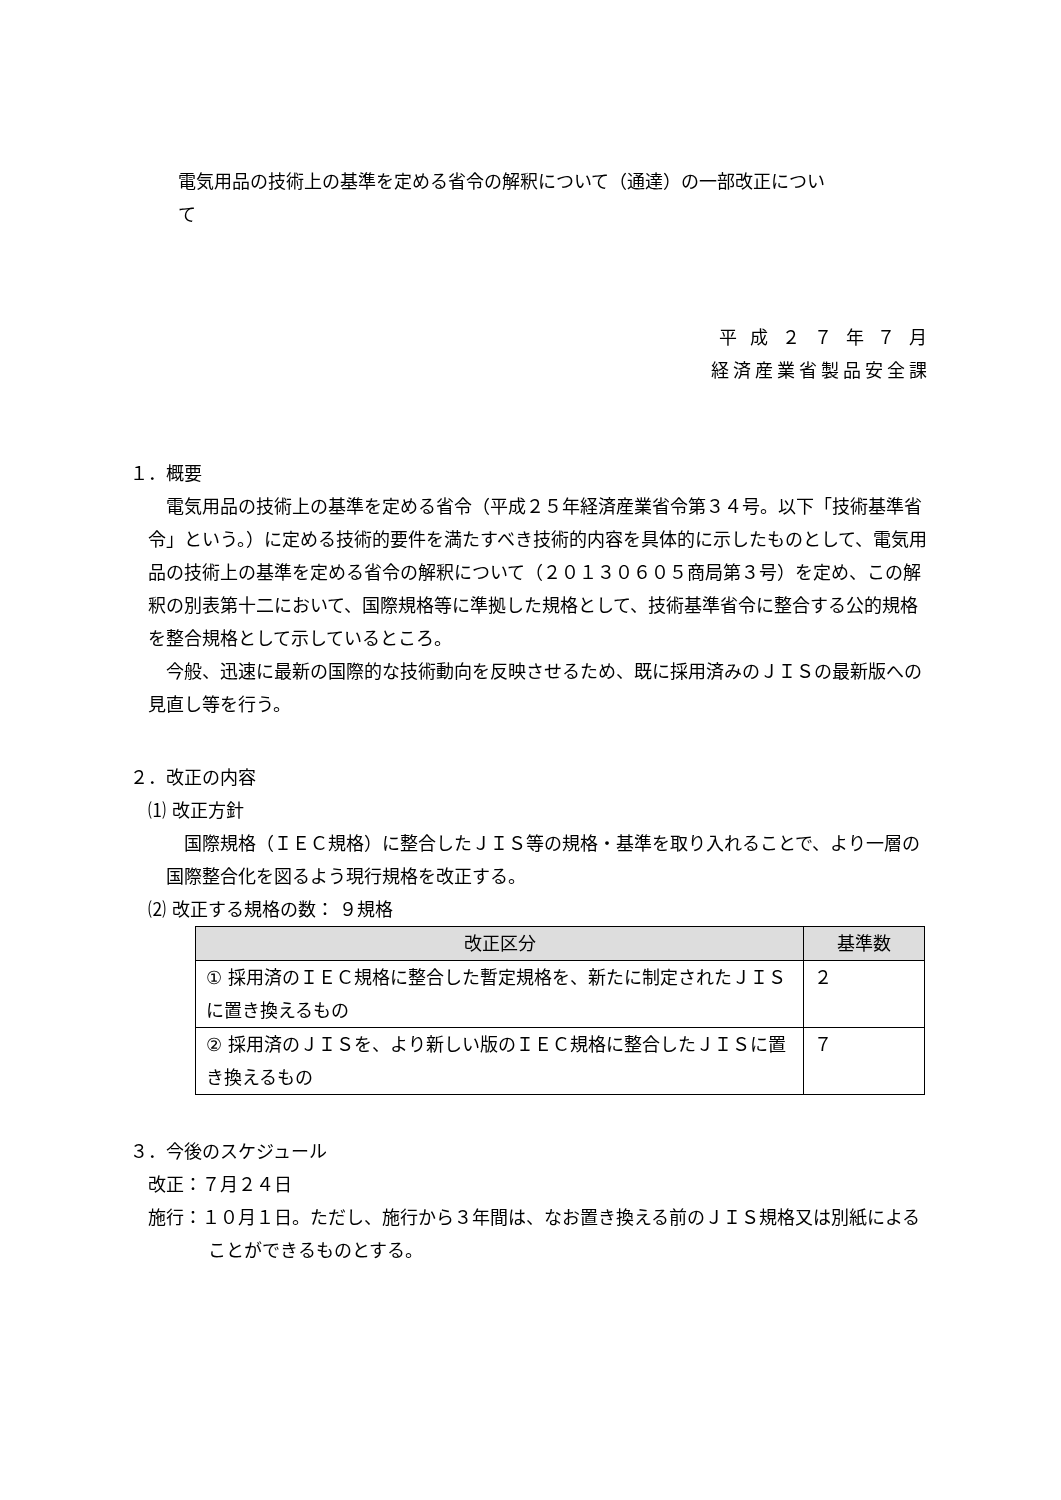電気用品の技術上の基準を定める省令の解釈について（通達）の一部改正について
平 成 ２ ７ 年 ７ 月
経済産業省製品安全課
１．概要
電気用品の技術上の基準を定める省令（平成２５年経済産業省令第３４号。以下「技術基準省令」という。）に定める技術的要件を満たすべき技術的内容を具体的に示したものとして、電気用品の技術上の基準を定める省令の解釈について（２０１３０６０５商局第３号）を定め、この解釈の別表第十二において、国際規格等に準拠した規格として、技術基準省令に整合する公的規格を整合規格として示しているところ。
今般、迅速に最新の国際的な技術動向を反映させるため、既に採用済みのＪＩＳの最新版への見直し等を行う。
２．改正の内容
⑴ 改正方針
国際規格（ＩＥＣ規格）に整合したＪＩＳ等の規格・基準を取り入れることで、より一層の国際整合化を図るよう現行規格を改正する。
⑵ 改正する規格の数： ９規格
| 改正区分 | 基準数 |
| --- | --- |
| ① 採用済のＩＥＣ規格に整合した暫定規格を、新たに制定されたＪＩＳに置き換えるもの | ２ |
| ② 採用済のＪＩＳを、より新しい版のＩＥＣ規格に整合したＪＩＳに置き換えるもの | ７ |
３．今後のスケジュール
改正：７月２４日
施行：１０月１日。ただし、施行から３年間は、なお置き換える前のＪＩＳ規格又は別紙によることができるものとする。